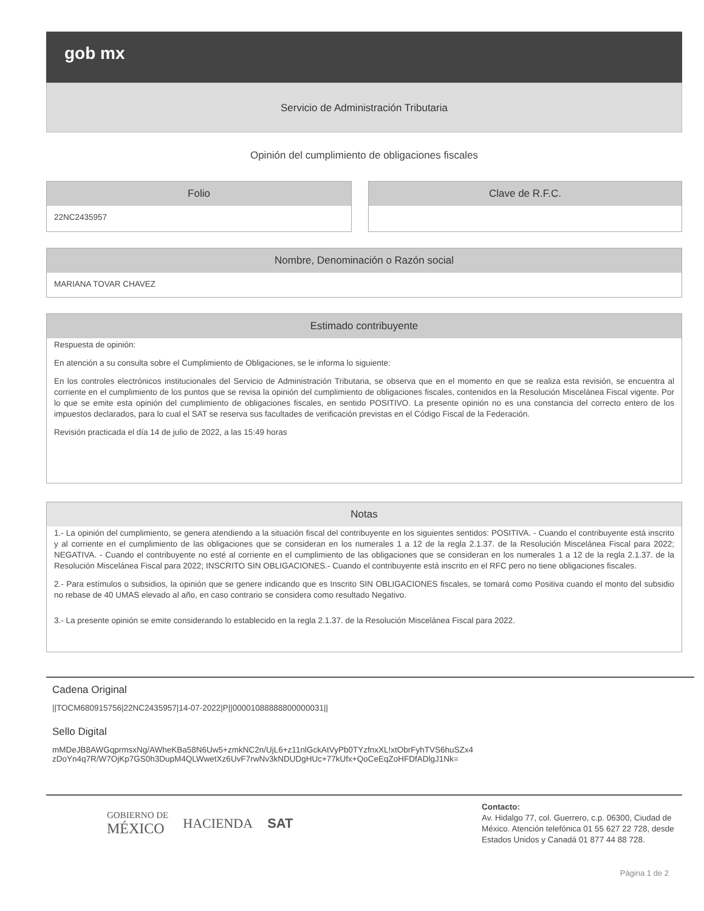gob mx
Servicio de Administración Tributaria
Opinión del cumplimiento de obligaciones fiscales
Folio
22NC2435957
Clave de R.F.C.
Nombre, Denominación o Razón social
MARIANA TOVAR CHAVEZ
Estimado contribuyente
Respuesta de opinión:
En atención a su consulta sobre el Cumplimiento de Obligaciones, se le informa lo siguiente:
En los controles electrónicos institucionales del Servicio de Administración Tributaria, se observa que en el momento en que se realiza esta revisión, se encuentra al corriente en el cumplimiento de los puntos que se revisa la opinión del cumplimiento de obligaciones fiscales, contenidos en la Resolución Miscelánea Fiscal vigente. Por lo que se emite esta opinión del cumplimiento de obligaciones fiscales, en sentido POSITIVO. La presente opinión no es una constancia del correcto entero de los impuestos declarados, para lo cual el SAT se reserva sus facultades de verificación previstas en el Código Fiscal de la Federación.
Revisión practicada el día 14 de julio de 2022, a las 15:49 horas
Notas
1.- La opinión del cumplimiento, se genera atendiendo a la situación fiscal del contribuyente en los siguientes sentidos: POSITIVA. - Cuando el contribuyente está inscrito y al corriente en el cumplimiento de las obligaciones que se consideran en los numerales 1 a 12 de la regla 2.1.37. de la Resolución Miscelánea Fiscal para 2022; NEGATIVA. - Cuando el contribuyente no esté al corriente en el cumplimiento de las obligaciones que se consideran en los numerales 1 a 12 de la regla 2.1.37. de la Resolución Miscelánea Fiscal para 2022; INSCRITO SIN OBLIGACIONES.- Cuando el contribuyente está inscrito en el RFC pero no tiene obligaciones fiscales.
2.- Para estímulos o subsidios, la opinión que se genere indicando que es Inscrito SIN OBLIGACIONES fiscales, se tomará como Positiva cuando el monto del subsidio no rebase de 40 UMAS elevado al año, en caso contrario se considera como resultado Negativo.
3.- La presente opinión se emite considerando lo establecido en la regla 2.1.37. de la Resolución Miscelánea Fiscal para 2022.
Cadena Original
||TOCM680915756|22NC2435957|14-07-2022|P||00001088888800000031||
Sello Digital
mMDeJB8AWGqprmsxNg/AWheKBa58N6Uw5+zmkNC2n/UjL6+z11nlGckAtVyPb0TYzfnxXL!xtObrFyhTVS6huSZx4
zDoYn4q7R/W7OjKp7GS0h3DupM4QLWwetXz6UvF7rwNv3kNDUDgHUc+77kUfx+QoCeEqZoHFDfADlgJ1Nk=
GOBIERNO DE
MÉXICO
HACIENDA SAT
Contacto:
Av. Hidalgo 77, col. Guerrero, c.p. 06300, Ciudad de México. Atención telefónica 01 55 627 22 728, desde Estados Unidos y Canadá 01 877 44 88 728.
Página 1 de 2